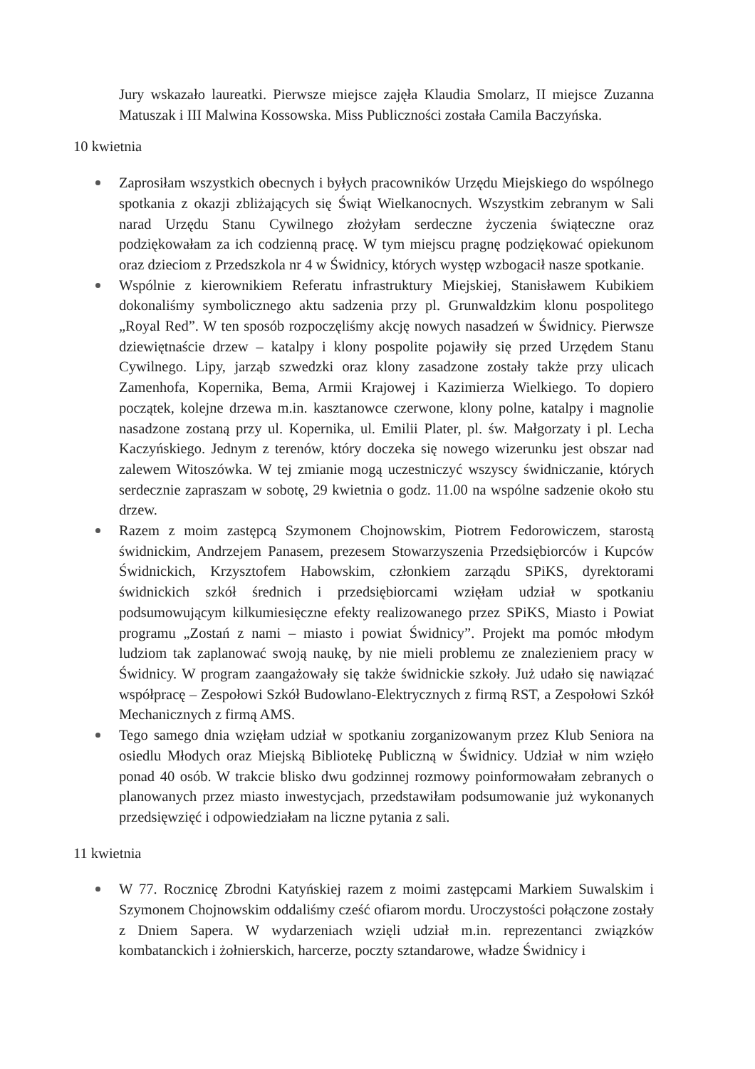Jury wskazało laureatki. Pierwsze miejsce zajęła Klaudia Smolarz, II miejsce Zuzanna Matuszak i III Malwina Kossowska. Miss Publiczności została Camila Baczyńska.
10 kwietnia
Zaprosiłam wszystkich obecnych i byłych pracowników Urzędu Miejskiego do wspólnego spotkania z okazji zbliżających się Świąt Wielkanocnych. Wszystkim zebranym w Sali narad Urzędu Stanu Cywilnego złożyłam serdeczne życzenia świąteczne oraz podziękowałam za ich codzienną pracę. W tym miejscu pragnę podziękować opiekunom oraz dzieciom z Przedszkola nr 4 w Świdnicy, których występ wzbogacił nasze spotkanie.
Wspólnie z kierownikiem Referatu infrastruktury Miejskiej, Stanisławem Kubikiem dokonaliśmy symbolicznego aktu sadzenia przy pl. Grunwaldzkim klonu pospolitego „Royal Red”. W ten sposób rozpoczęliśmy akcję nowych nasadzeń w Świdnicy. Pierwsze dziewiętnaście drzew – katalpy i klony pospolite pojawiły się przed Urzędem Stanu Cywilnego. Lipy, jarząb szwedzki oraz klony zasadzone zostały także przy ulicach Zamenhofa, Kopernika, Bema, Armii Krajowej i Kazimierza Wielkiego. To dopiero początek, kolejne drzewa m.in. kasztanowce czerwone, klony polne, katalpy i magnolie nasadzone zostaną przy ul. Kopernika, ul. Emilii Plater, pl. św. Małgorzaty i pl. Lecha Kaczyńskiego. Jednym z terenów, który doczeka się nowego wizerunku jest obszar nad zalewem Witoszówka. W tej zmianie mogą uczestniczyć wszyscy świdniczanie, których serdecznie zapraszam w sobotę, 29 kwietnia o godz. 11.00 na wspólne sadzenie około stu drzew.
Razem z moim zastępcą Szymonem Chojnowskim, Piotrem Fedorowiczem, starostą świdnickim, Andrzejem Panasem, prezesem Stowarzyszenia Przedsiębiorców i Kupców Świdnickich, Krzysztofem Habowskim, członkiem zarządu SPiKS, dyrektorami świdnickich szkół średnich i przedsiębiorcami wzięłam udział w spotkaniu podsumowującym kilkumiesięczne efekty realizowanego przez SPiKS, Miasto i Powiat programu „Zostań z nami – miasto i powiat Świdnicy”. Projekt ma pomóc młodym ludziom tak zaplanować swoją naukę, by nie mieli problemu ze znalezieniem pracy w Świdnicy. W program zaangażowały się także świdnickie szkoły. Już udało się nawiązać współpracę – Zespołowi Szkół Budowlano-Elektrycznych z firmą RST, a Zespołowi Szkół Mechanicznych z firmą AMS.
Tego samego dnia wzięłam udział w spotkaniu zorganizowanym przez Klub Seniora na osiedlu Młodych oraz Miejską Bibliotekę Publiczną w Świdnicy. Udział w nim wzięło ponad 40 osób. W trakcie blisko dwu godzinnej rozmowy poinformowałam zebranych o planowanych przez miasto inwestycjach, przedstawiłam podsumowanie już wykonanych przedsięwzięć i odpowiedziałam na liczne pytania z sali.
11 kwietnia
W 77. Rocznicę Zbrodni Katyńskiej razem z moimi zastępcami Markiem Suwalskim i Szymonem Chojnowskim oddaliśmy cześć ofiarom mordu. Uroczystości połączone zostały z Dniem Sapera. W wydarzeniach wzięli udział m.in. reprezentanci związków kombatanckich i żołnierskich, harcerze, poczty sztandarowe, władze Świdnicy i